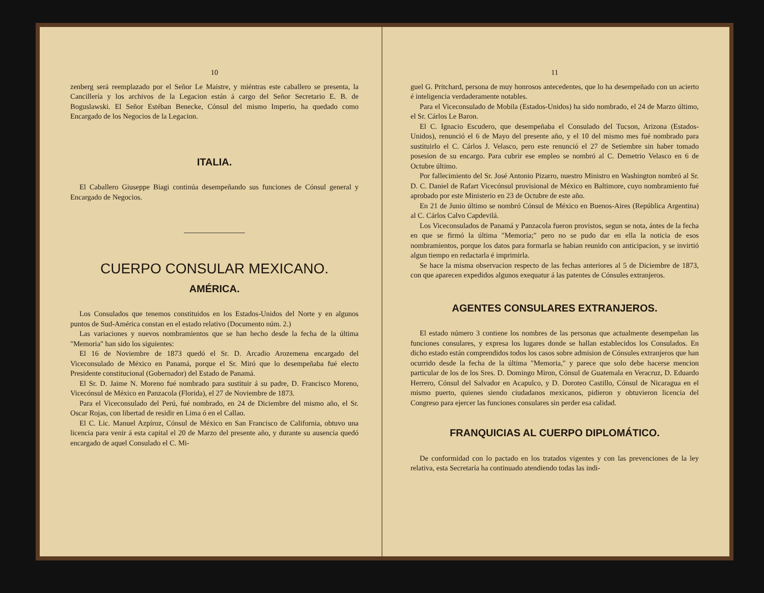10
zenberg será reemplazado por el Señor Le Maistre, y miéntras este caballero se presenta, la Cancillería y los archivos de la Legacion están á cargo del Señor Secretario E. B. de Boguslawski. El Señor Estéban Benecke, Cónsul del mismo Imperio, ha quedado como Encargado de los Negocios de la Legacion.
ITALIA.
El Caballero Giuseppe Biagi continúa desempeñando sus funciones de Cónsul general y Encargado de Negocios.
CUERPO CONSULAR MEXICANO.
AMÉRICA.
Los Consulados que tenemos constituidos en los Estados-Unidos del Norte y en algunos puntos de Sud-América constan en el estado relativo (Documento núm. 2.)
Las variaciones y nuevos nombramientos que se han hecho desde la fecha de la última "Memoria" han sido los siguientes:
El 16 de Noviembre de 1873 quedó el Sr. D. Arcadio Arozemena encargado del Viceconsulado de México en Panamá, porque el Sr. Miró que lo desempeñaba fué electo Presidente constitucional (Gobernador) del Estado de Panamá.
El Sr. D. Jaime N. Moreno fué nombrado para sustituir á su padre, D. Francisco Moreno, Vicecónsul de México en Panzacola (Florida), el 27 de Noviembre de 1873.
Para el Viceconsulado del Perú, fué nombrado, en 24 de Diciembre del mismo año, el Sr. Oscar Rojas, con libertad de residir en Lima ó en el Callao.
El C. Lic. Manuel Azpíroz, Cónsul de México en San Francisco de California, obtuvo una licencia para venir á esta capital el 20 de Marzo del presente año, y durante su ausencia quedó encargado de aquel Consulado el C. Mi-
11
guel G. Pritchard, persona de muy honrosos antecedentes, que lo ha desempeñado con un acierto é inteligencia verdaderamente notables.
Para el Viceconsulado de Mobila (Estados-Unidos) ha sido nombrado, el 24 de Marzo último, el Sr. Cárlos Le Baron.
El C. Ignacio Escudero, que desempeñaba el Consulado del Tucson, Arizona (Estados-Unidos), renunció el 6 de Mayo del presente año, y el 10 del mismo mes fué nombrado para sustituirlo el C. Cárlos J. Velasco, pero este renunció el 27 de Setiembre sin haber tomado posesion de su encargo. Para cubrir ese empleo se nombró al C. Demetrio Velasco en 6 de Octubre último.
Por fallecimiento del Sr. José Antonio Pizarro, nuestro Ministro en Washington nombró al Sr. D. C. Daniel de Rafart Vicecónsul provisional de México en Baltimore, cuyo nombramiento fué aprobado por este Ministerio en 23 de Octubre de este año.
En 21 de Junio último se nombró Cónsul de México en Buenos-Aires (República Argentina) al C. Cárlos Calvo Capdevilá.
Los Viceconsulados de Panamá y Panzacola fueron provistos, segun se nota, ántes de la fecha en que se firmó la última "Memoria;" pero no se pudo dar en ella la noticia de esos nombramientos, porque los datos para formarla se habian reunido con anticipacion, y se invirtió algun tiempo en redactarla é imprimirla.
Se hace la misma observacion respecto de las fechas anteriores al 5 de Diciembre de 1873, con que aparecen expedidos algunos exequatur á las patentes de Cónsules extranjeros.
AGENTES CONSULARES EXTRANJEROS.
El estado número 3 contiene los nombres de las personas que actualmente desempeñan las funciones consulares, y expresa los lugares donde se hallan establecidos los Consulados. En dicho estado están comprendidos todos los casos sobre admision de Cónsules extranjeros que han ocurrido desde la fecha de la última "Memoria," y parece que solo debe hacerse mencion particular de los de los Sres. D. Domingo Miron, Cónsul de Guatemala en Veracruz, D. Eduardo Herrero, Cónsul del Salvador en Acapulco, y D. Doroteo Castillo, Cónsul de Nicaragua en el mismo puerto, quienes siendo ciudadanos mexicanos, pidieron y obtuvieron licencia del Congreso para ejercer las funciones consulares sin perder esa calidad.
FRANQUICIAS AL CUERPO DIPLOMÁTICO.
De conformidad con lo pactado en los tratados vigentes y con las prevenciones de la ley relativa, esta Secretaría ha continuado atendiendo todas las indi-